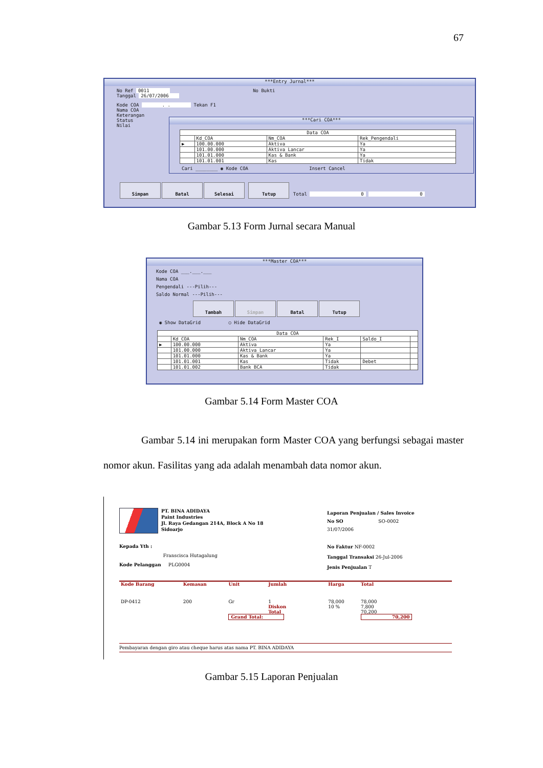67
***Entry Jurnal***
No Ref 0011 No Bukti
Tanggal 26/07/2006
Kode COA . . Tekan F1
Nama COA
Keterangan
Status
Nilai
***Cari COA***
| Data COA | | | |
| --- | --- | --- | --- |
| | Kd_COA | Nm_COA | Rek_Pengendali |
| ▶ | 100.00.000 | Aktiva | Ya |
| | 101.00.000 | Aktiva Lancar | Ya |
| | 101.01.000 | Kas & Bank | Ya |
| | 101.01.001 | Kas | Tidak |
Cari ________ ◉ Kode COA Insert Cancel
Simpan Batal Selesai Tutup Total 0 0
Gambar 5.13 Form Jurnal secara Manual
***Master COA***
Kode COA ___.___.___
Nama COA
Pengendali ---Pilih---
Saldo Normal ---Pilih---
Tambah Simpan Batal Tutup
◉ Show DataGrid ○ Hide DataGrid
| Data COA | | | | | |
| --- | --- | --- | --- | --- | --- |
| | Kd_COA | Nm_COA | Rek_I | Saldo_I | |
| ▶ | 100.00.000 | Aktiva | Ya | | |
| | 101.00.000 | Aktiva Lancar | Ya | | |
| | 101.01.000 | Kas & Bank | Ya | | |
| | 101.01.001 | Kas | Tidak | Debet | |
| | 101.01.002 | Bank BCA | Tidak | | |
Gambar 5.14 Form Master COA
Gambar 5.14 ini merupakan form Master COA yang berfungsi sebagai master nomor akun. Fasilitas yang ada adalah menambah data nomor akun.
PT. BINA ADIDAYA
Paint Industries
Jl. Raya Gedangan 214A, Block A No 18
Sidoarjo
Laporan Penjualan / Sales Invoice
No SO SO-0002
31/07/2006
Kepada Yth :
Franscisca Hutagalung
Kode Pelanggan PLG0004
No Faktur NF-0002
Tanggal Transaksi 26-Jul-2006
Jenis Penjualan T
| Kode Barang | Kemasan | Unit | Jumlah | Harga | Total |
| --- | --- | --- | --- | --- | --- |
| DP-0412 | 200 | Gr | 1 | 78,000 | 78,000 |
| | | | Diskon | 10 % | 7,800 |
| | | | Total | | 70,200 |
| | | Grand Total: | | | 70,200 |
Pembayaran dengan giro atau cheque harus atas nama PT. BINA ADIDAYA
Gambar 5.15 Laporan Penjualan